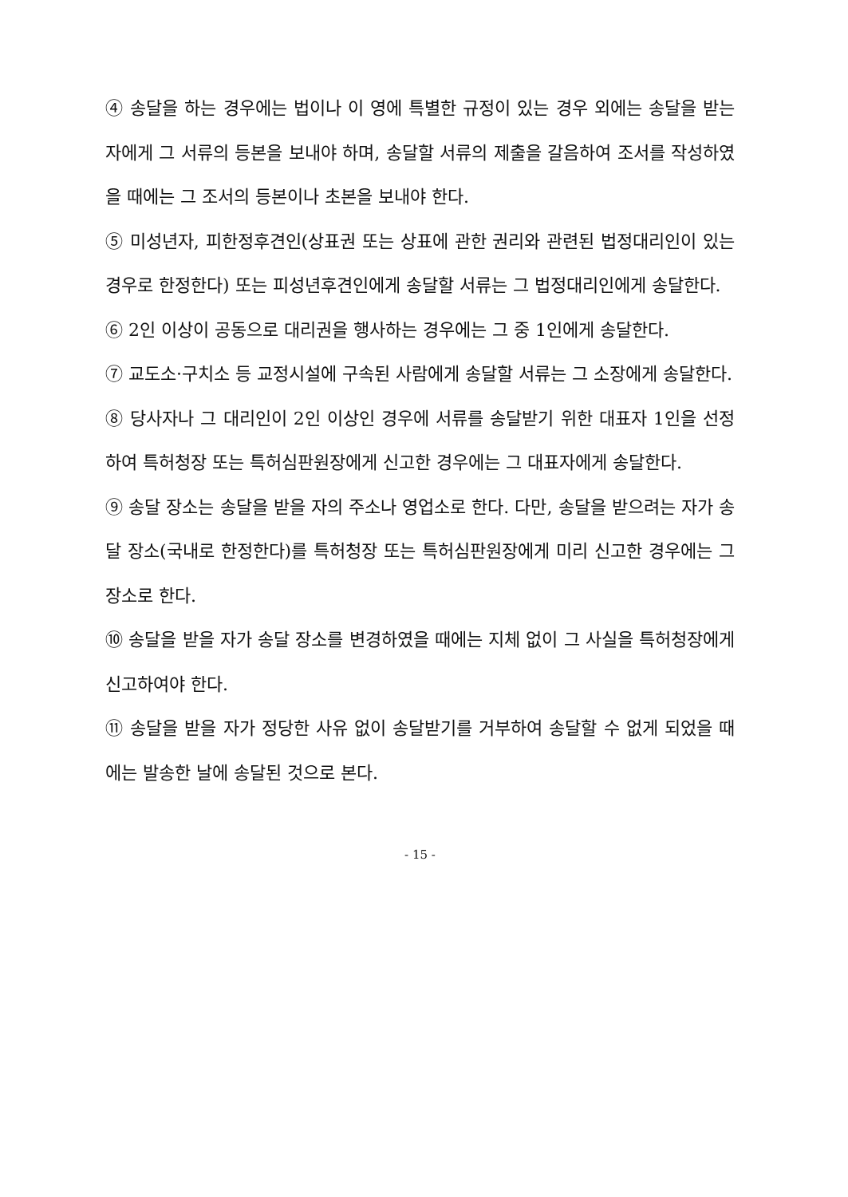④ 송달을 하는 경우에는 법이나 이 영에 특별한 규정이 있는 경우 외에는 송달을 받는 자에게 그 서류의 등본을 보내야 하며, 송달할 서류의 제출을 갈음하여 조서를 작성하였을 때에는 그 조서의 등본이나 초본을 보내야 한다.
⑤ 미성년자, 피한정후견인(상표권 또는 상표에 관한 권리와 관련된 법정대리인이 있는 경우로 한정한다) 또는 피성년후견인에게 송달할 서류는 그 법정대리인에게 송달한다.
⑥ 2인 이상이 공동으로 대리권을 행사하는 경우에는 그 중 1인에게 송달한다.
⑦ 교도소·구치소 등 교정시설에 구속된 사람에게 송달할 서류는 그 소장에게 송달한다.
⑧ 당사자나 그 대리인이 2인 이상인 경우에 서류를 송달받기 위한 대표자 1인을 선정하여 특허청장 또는 특허심판원장에게 신고한 경우에는 그 대표자에게 송달한다.
⑨ 송달 장소는 송달을 받을 자의 주소나 영업소로 한다. 다만, 송달을 받으려는 자가 송달 장소(국내로 한정한다)를 특허청장 또는 특허심판원장에게 미리 신고한 경우에는 그 장소로 한다.
⑩ 송달을 받을 자가 송달 장소를 변경하였을 때에는 지체 없이 그 사실을 특허청장에게 신고하여야 한다.
⑪ 송달을 받을 자가 정당한 사유 없이 송달받기를 거부하여 송달할 수 없게 되었을 때에는 발송한 날에 송달된 것으로 본다.
- 15 -